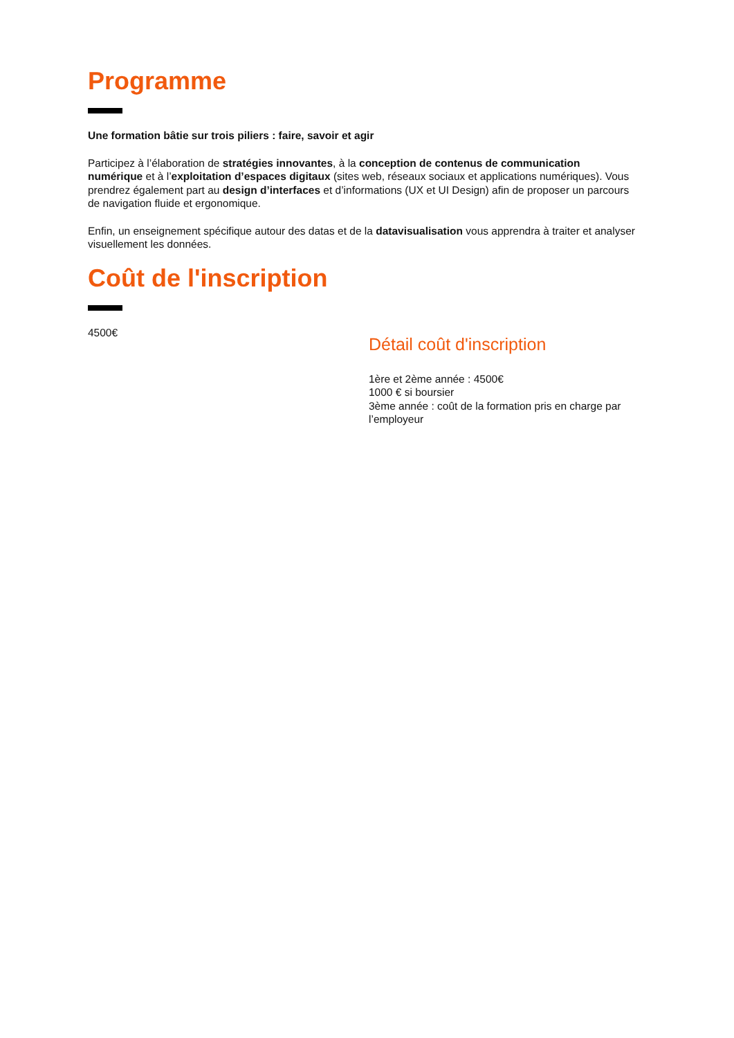Programme
Une formation bâtie sur trois piliers : faire, savoir et agir
Participez à l’élaboration de stratégies innovantes, à la conception de contenus de communication numérique et à l’exploitation d’espaces digitaux (sites web, réseaux sociaux et applications numériques). Vous prendrez également part au design d’interfaces et d’informations (UX et UI Design) afin de proposer un parcours de navigation fluide et ergonomique.
Enfin, un enseignement spécifique autour des datas et de la datavisualisation vous apprendra à traiter et analyser visuellement les données.
Coût de l'inscription
4500€
Détail coût d'inscription
1ère et 2ème année : 4500€
1000 € si boursier
3ème année : coût de la formation pris en charge par l’employeur